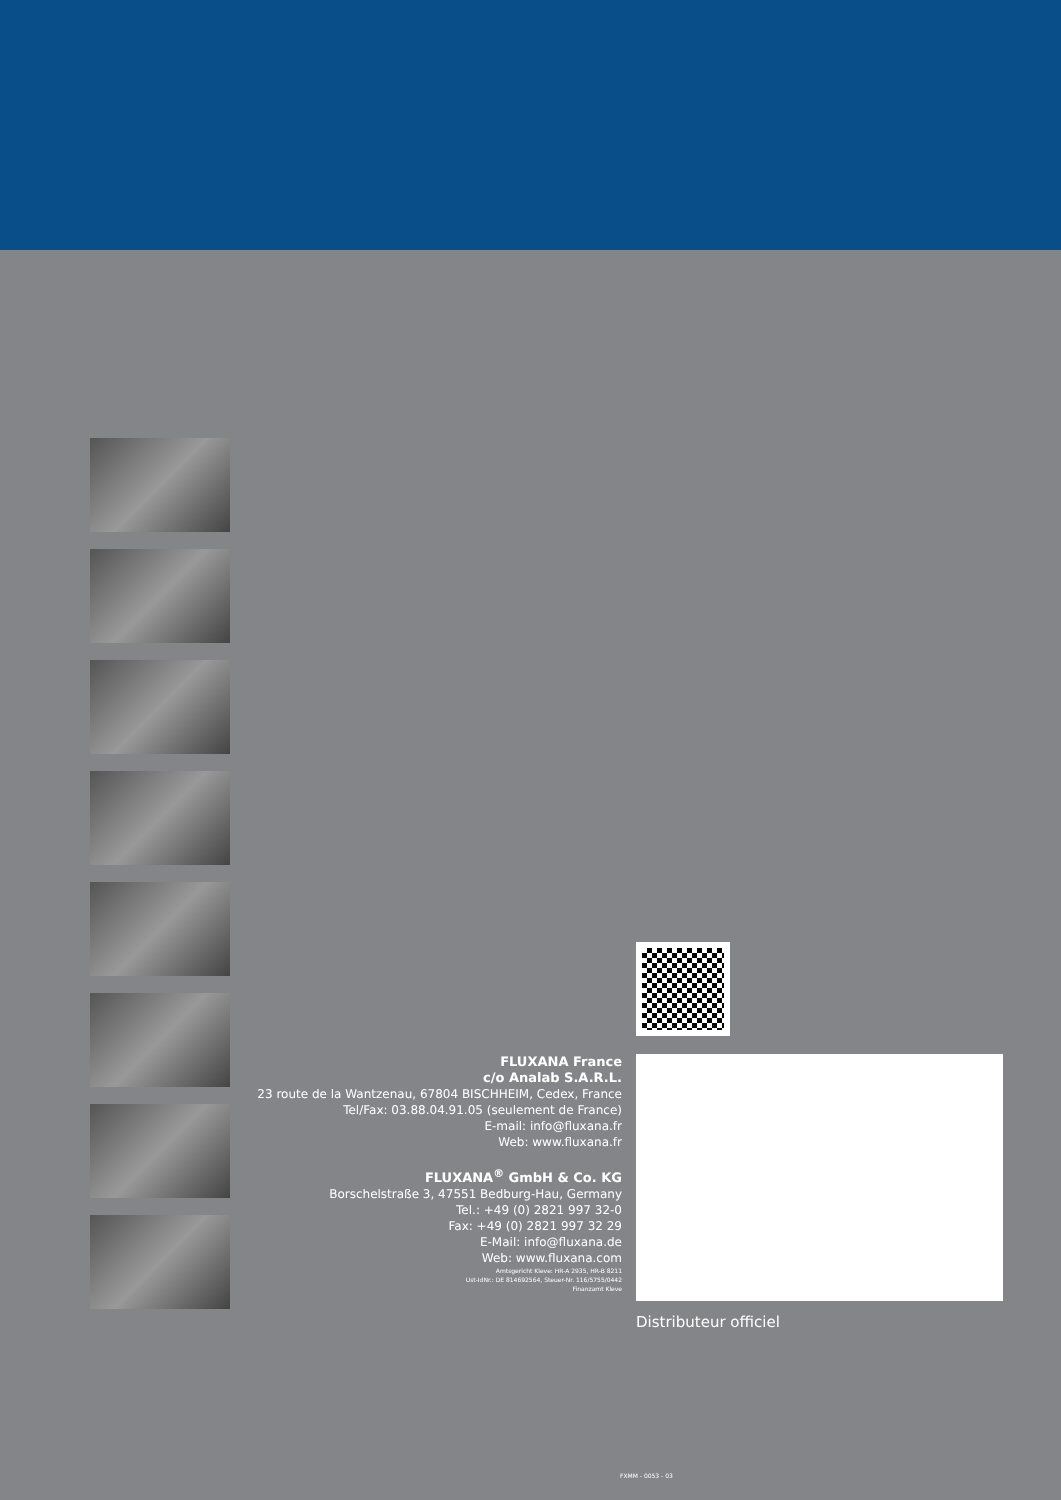FLUXANA France
c/o Analab S.A.R.L.
23 route de la Wantzenau, 67804 BISCHHEIM, Cedex, France
Tel/Fax: 03.88.04.91.05 (seulement de France)
E-mail: info@fluxana.fr
Web: www.fluxana.fr
FLUXANA<sup>®</sup> GmbH & Co. KG
Borschelstraße 3, 47551 Bedburg-Hau, Germany
Tel.: +49 (0) 2821 997 32-0
Fax: +49 (0) 2821 997 32 29
E-Mail: info@fluxana.de
Web: www.fluxana.com
Amtsgericht Kleve: HR-A 2935, HR-B 8211
Ust-IdNr.: DE 814692564, Steuer-Nr. 116/5755/0442
Finanzamt Kleve
Distributeur officiel
FXMM - 0053 - 03